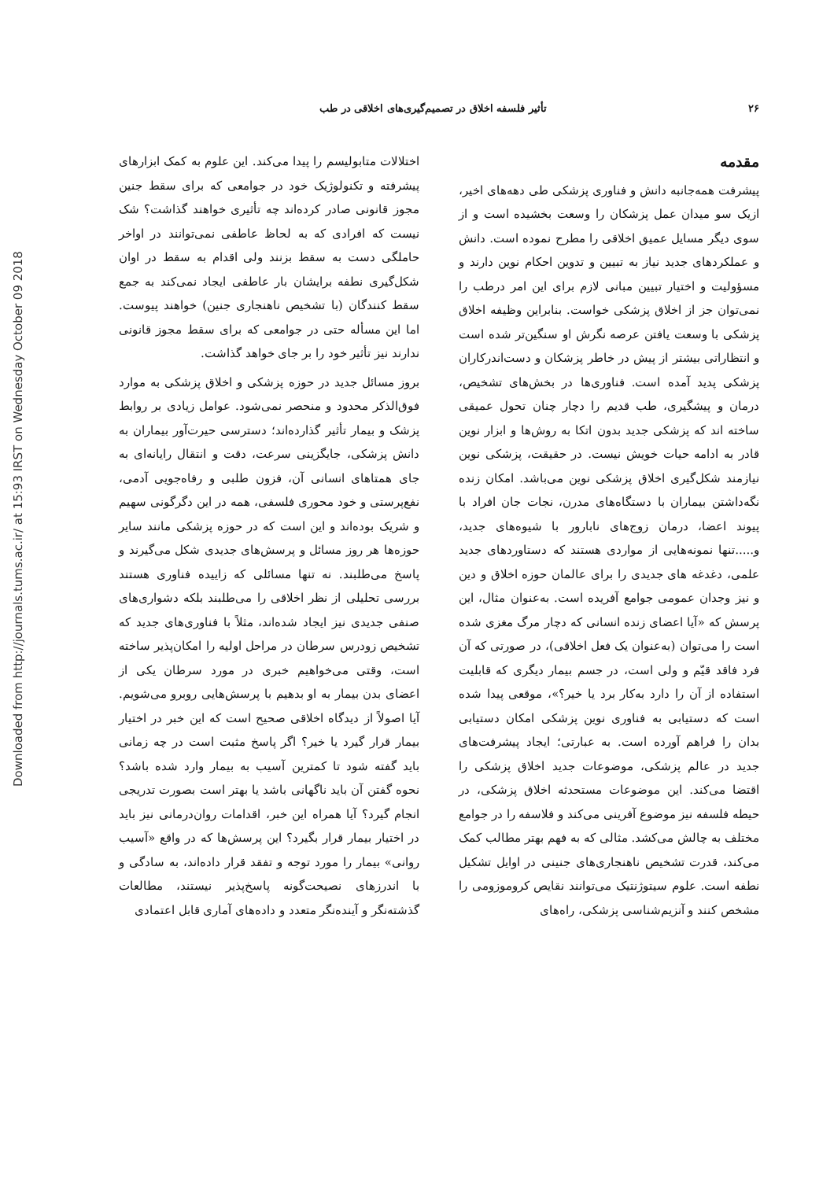Downloaded from http://journals.tums.ac.ir/ at 15:93 IRST on Wednesday October 09 2018
۲۶ تأثیر فلسفه اخلاق در تصمیم‌گیری‌های اخلاقی در طب
مقدمه
پیشرفت همه‌جانبه دانش و فناوری پزشکی طی دهه‌های اخیر، ازیک سو میدان عمل پزشکان را وسعت بخشیده است و از سوی دیگر مسایل عمیق اخلاقی را مطرح نموده است. دانش و عملکردهای جدید نیاز به تبیین و تدوین احکام نوین دارند و مسؤولیت و اختیار تبیین مبانی لازم برای این امر درطب را نمی‌توان جز از اخلاق پزشکی خواست. بنابراین وظیفه اخلاق پزشکی با وسعت یافتن عرصه نگرش او سنگین‌تر شده است و انتظاراتی بیشتر از پیش در خاطر پزشکان و دست‌اندرکاران پزشکی پدید آمده است. فناوری‌ها در بخش‌های تشخیص، درمان و پیشگیری، طب قدیم را دچار چنان تحول عمیقی ساخته اند که پزشکی جدید بدون اتکا به روش‌ها و ابزار نوین قادر به ادامه حیات خویش نیست. در حقیقت، پزشکی نوین نیازمند شکل‌گیری اخلاق پزشکی نوین می‌باشد. امکان زنده نگه‌داشتن بیماران با دستگاه‌های مدرن، نجات جان افراد با پیوند اعضا، درمان زوج‌های نابارور با شیوه‌های جدید، و.....تنها نمونه‌هایی از مواردی هستند که دستاوردهای جدید علمی، دغدغه های جدیدی را برای عالمان حوزه اخلاق و دین و نیز وجدان عمومی جوامع آفریده است. به‌عنوان مثال، این پرسش که «آیا اعضای زنده انسانی که دچار مرگ مغزی شده است را می‌توان (به‌عنوان یک فعل اخلاقی)، در صورتی که آن فرد فاقد قیّم و ولی است، در جسم بیمار دیگری که قابلیت استفاده از آن را دارد به‌کار برد یا خیر؟»، موقعی پیدا شده است که دستیابی به فناوری نوین پزشکی امکان دستیابی بدان را فراهم آورده است. به عبارتی؛ ایجاد پیشرفت‌های جدید در عالم پزشکی، موضوعات جدید اخلاق پزشکی را اقتضا می‌کند. این موضوعات مستحدثه اخلاق پزشکی، در حیطه فلسفه نیز موضوع آفرینی می‌کند و فلاسفه را در جوامع مختلف به چالش می‌کشد. مثالی که به فهم بهتر مطالب کمک می‌کند، قدرت تشخیص ناهنجاری‌های جنینی در اوایل تشکیل نطفه است. علوم سیتوژنتیک می‌توانند نقایص کروموزومی را مشخص کنند و آنزیم‌شناسی پزشکی، راه‌های
اختلالات متابولیسم را پیدا می‌کند. این علوم به کمک ابزارهای پیشرفته و تکنولوژیک خود در جوامعی که برای سقط جنین مجوز قانونی صادر کرده‌اند چه تأثیری خواهند گذاشت؟ شک نیست که افرادی که به لحاظ عاطفی نمی‌توانند در اواخر حاملگی دست به سقط بزنند ولی اقدام به سقط در اوان شکل‌گیری نطفه برایشان بار عاطفی ایجاد نمی‌کند به جمع سقط کنندگان (با تشخیص ناهنجاری جنین) خواهند پیوست. اما این مسأله حتی در جوامعی که برای سقط مجوز قانونی ندارند نیز تأثیر خود را بر جای خواهد گذاشت.
بروز مسائل جدید در حوزه پزشکی و اخلاق پزشکی به موارد فوق‌الذکر محدود و منحصر نمی‌شود. عوامل زیادی بر روابط پزشک و بیمار تأثیر گذارده‌اند؛ دسترسی حیرت‌آور بیماران به دانش پزشکی، جایگزینی سرعت، دقت و انتقال رایانه‌ای به جای همتاهای انسانی آن، فزون طلبی و رفاه‌جویی آدمی، نفع‌پرستی و خود محوری فلسفی، همه در این دگرگونی سهیم و شریک بوده‌اند و این است که در حوزه پزشکی مانند سایر حوزه‌ها هر روز مسائل و پرسش‌های جدیدی شکل می‌گیرند و پاسخ می‌طلبند. نه تنها مسائلی که زاییده فناوری هستند بررسی تحلیلی از نظر اخلاقی را می‌طلبند بلکه دشواری‌های صنفی جدیدی نیز ایجاد شده‌اند، مثلاً با فناوری‌های جدید که تشخیص زودرس سرطان در مراحل اولیه را امکان‌پذیر ساخته است، وقتی می‌خواهیم خبری در مورد سرطان یکی از اعضای بدن بیمار به او بدهیم با پرسش‌هایی روبرو می‌شویم. آیا اصولاً از دیدگاه اخلاقی صحیح است که این خبر در اختیار بیمار قرار گیرد یا خیر؟ اگر پاسخ مثبت است در چه زمانی باید گفته شود تا کمترین آسیب به بیمار وارد شده باشد؟ نحوه گفتن آن باید ناگهانی باشد یا بهتر است بصورت تدریجی انجام گیرد؟ آیا همراه این خبر، اقدامات روان‌درمانی نیز باید در اختیار بیمار قرار بگیرد؟ این پرسش‌ها که در واقع «آسیب روانی» بیمار را مورد توجه و تفقد قرار داده‌اند، به سادگی و با اندرزهای نصیحت‌گونه پاسخ‌پذیر نیستند، مطالعات گذشته‌نگر و آینده‌نگر متعدد و داده‌های آماری قابل اعتمادی